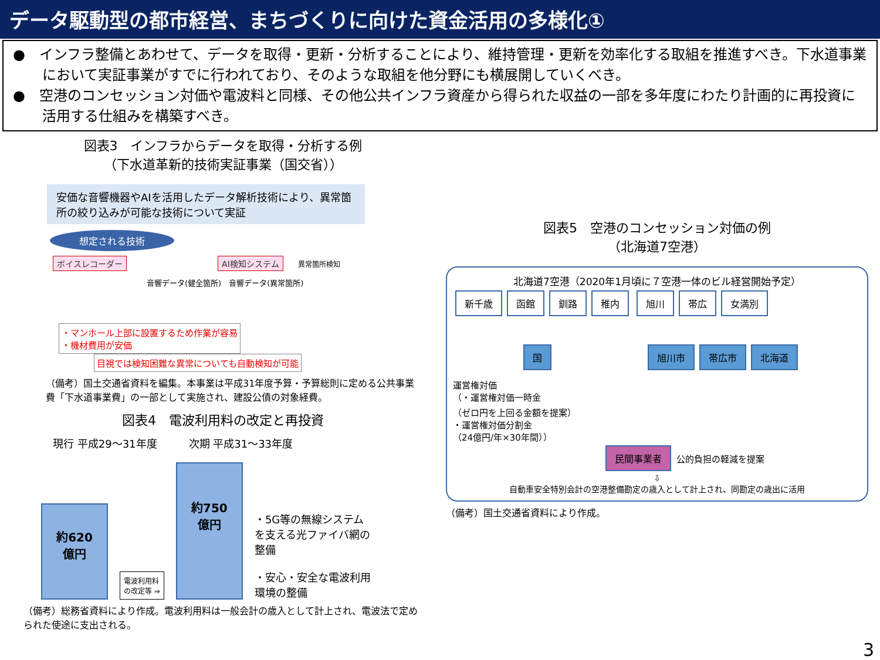データ駆動型の都市経営、まちづくりに向けた資金活用の多様化①
●　インフラ整備とあわせて、データを取得・更新・分析することにより、維持管理・更新を効率化する取組を推進すべき。下水道事業において実証事業がすでに行われており、そのような取組を他分野にも横展開していくべき。
●　空港のコンセッション対価や電波料と同様、その他公共インフラ資産から得られた収益の一部を多年度にわたり計画的に再投資に活用する仕組みを構築すべき。
図表3　インフラからデータを取得・分析する例
（下水道革新的技術実証事業（国交省））
安価な音響機器やAIを活用したデータ解析技術により、異常箇所の絞り込みが可能な技術について実証
想定される技術
ボイスレコーダー AI検知システム 異常箇所検知
音響データ(健全箇所)　音響データ(異常箇所)
・マンホール上部に設置するため作業が容易
・機材費用が安価 目視では検知困難な異常についても自動検知が可能
（備考）国土交通省資料を編集。本事業は平成31年度予算・予算総則に定める公共事業費「下水道事業費」の一部として実施され、建設公債の対象経費。
図表4　電波利用料の改定と再投資
現行 平成29～31年度　　　次期 平成31～33年度
約620
億円
電波利用料
の改定等 ⇒
約750
億円
・5G等の無線システムを支える光ファイバ網の整備
・安心・安全な電波利用環境の整備
（備考）総務省資料により作成。電波利用料は一般会計の歳入として計上され、電波法で定められた使途に支出される。
図表5　空港のコンセッション対価の例
（北海道7空港）
北海道7空港（2020年1月頃に７空港一体のビル経営開始予定）
新千歳 函館 釧路 稚内 旭川 帯広 女満別
国旭川市 帯広市 北海道
運営権対価
（・運営権対価一時金
（ゼロ円を上回る金額を提案）
・運営権対価分割金
（24億円/年×30年間））
民間事業者 公的負担の軽減を提案
⇩
自動車安全特別会計の空港整備勘定の歳入として計上され、同勘定の歳出に活用
（備考）国土交通省資料により作成。
3